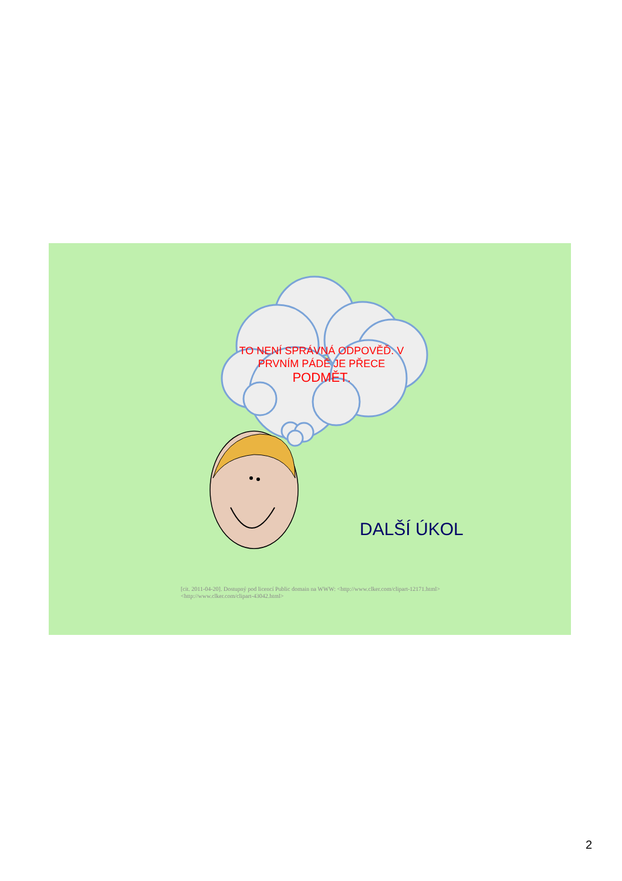TO NENÍ SPRÁVNÁ ODPOVĚĎ. V PRVNÍM PÁDĚ JE PŘECE PODMĚT.
DALŠÍ ÚKOL
[cit. 2011-04-20]. Dostupný pod licencí Public domain na WWW: <http://www.clker.com/clipart-12171.html>
<http://www.clker.com/clipart-43042.html>
2